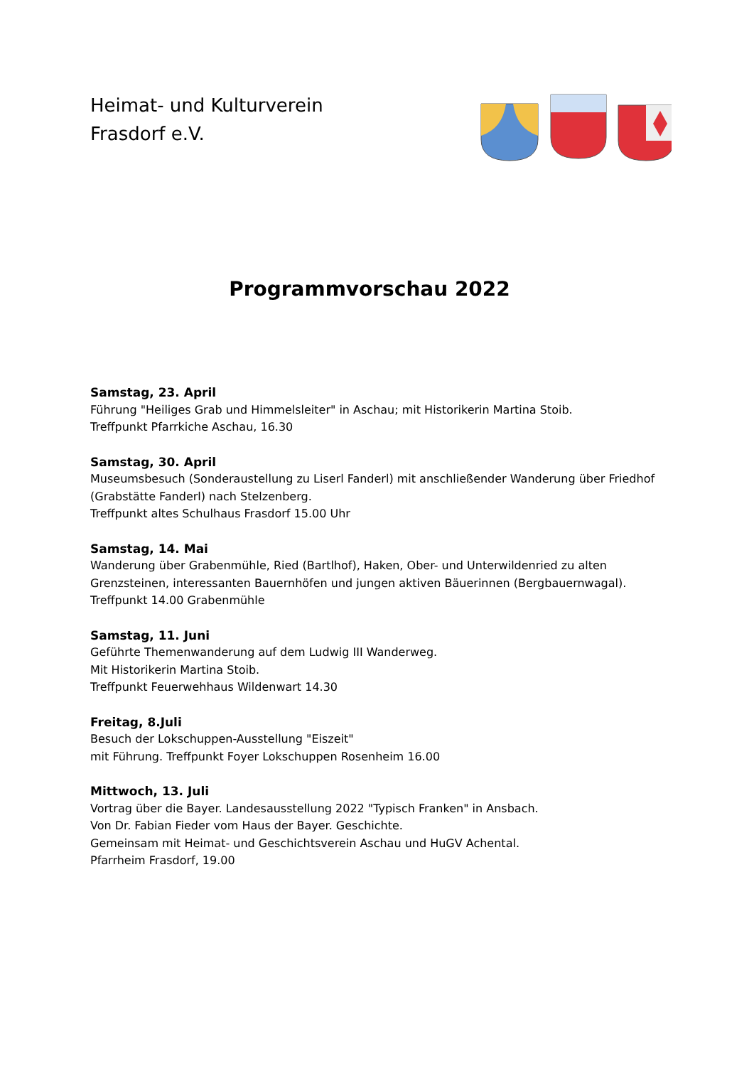Heimat- und Kulturverein
Frasdorf e.V.
Programmvorschau 2022
Samstag, 23. April
Führung "Heiliges Grab und Himmelsleiter" in Aschau; mit Historikerin Martina Stoib.
Treffpunkt Pfarrkiche Aschau, 16.30
Samstag, 30. April
Museumsbesuch (Sonderaustellung zu Liserl Fanderl) mit anschließender Wanderung über Friedhof (Grabstätte Fanderl) nach Stelzenberg.
Treffpunkt altes Schulhaus Frasdorf 15.00 Uhr
Samstag, 14. Mai
Wanderung über Grabenmühle, Ried (Bartlhof), Haken, Ober- und Unterwildenried zu alten Grenzsteinen, interessanten Bauernhöfen und jungen aktiven Bäuerinnen (Bergbauernwagal).
Treffpunkt 14.00 Grabenmühle
Samstag, 11. Juni
Geführte Themenwanderung auf dem Ludwig III Wanderweg.
Mit Historikerin Martina Stoib.
Treffpunkt Feuerwehhaus Wildenwart 14.30
Freitag, 8.Juli
Besuch der Lokschuppen-Ausstellung "Eiszeit"
mit Führung. Treffpunkt Foyer Lokschuppen Rosenheim 16.00
Mittwoch, 13. Juli
Vortrag über die Bayer. Landesausstellung 2022 "Typisch Franken" in Ansbach.
Von Dr. Fabian Fieder vom Haus der Bayer. Geschichte.
Gemeinsam mit Heimat- und Geschichtsverein Aschau und HuGV Achental.
Pfarrheim Frasdorf, 19.00